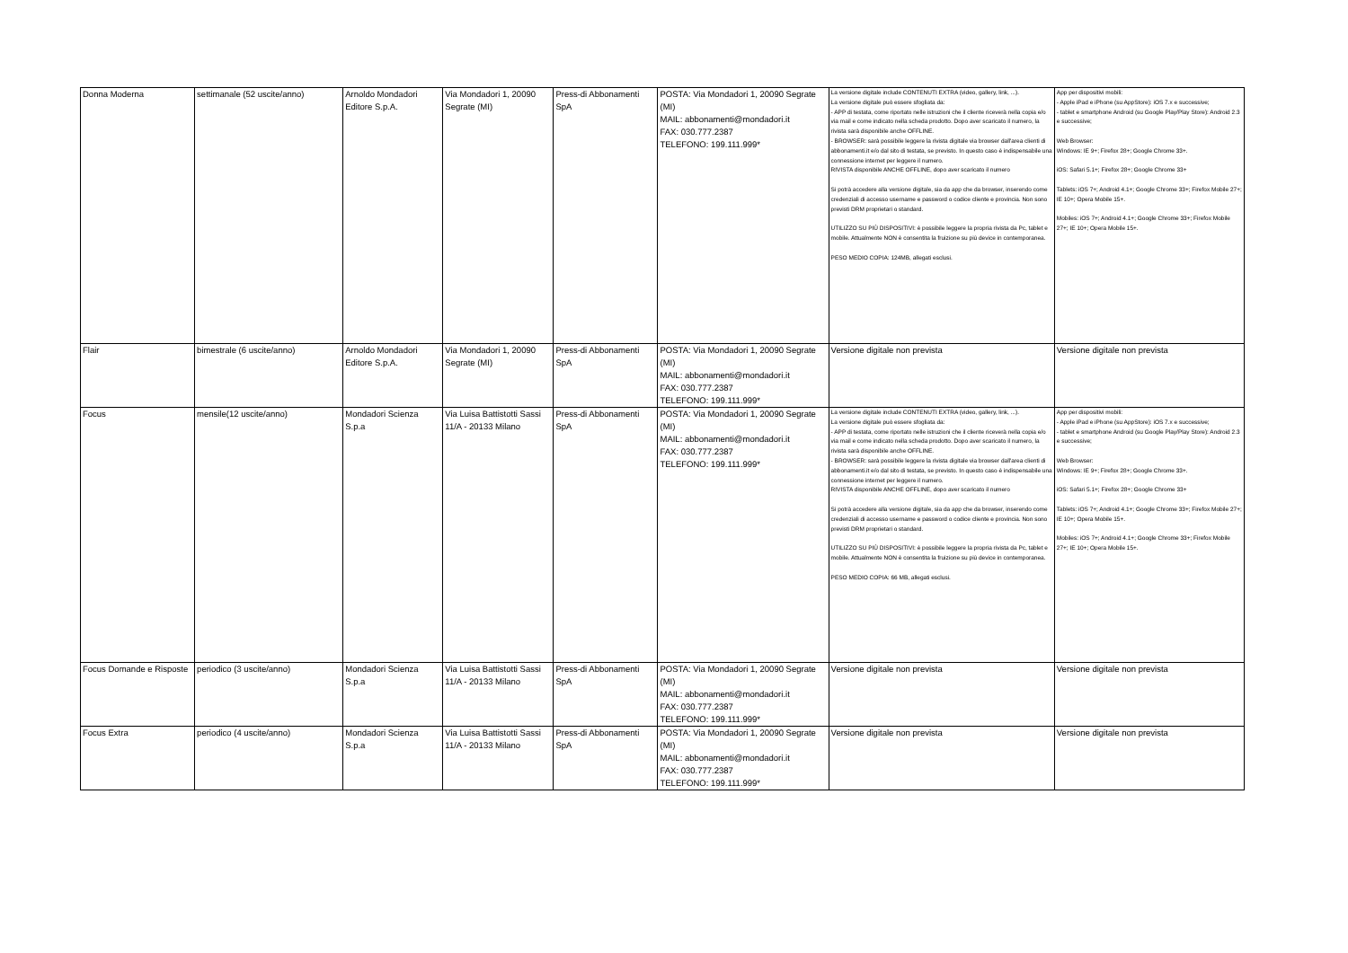| Donna Moderna | settimanale (52 uscite/anno) | Arnoldo Mondadori Editore S.p.A. | Via Mondadori 1, 20090 Segrate (MI) | Press-di Abbonamenti SpA | POSTA: Via Mondadori 1, 20090 Segrate (MI) MAIL: abbonamenti@mondadori.it FAX: 030.777.2387 TELEFONO: 199.111.999* | La versione digitale include CONTENUTI EXTRA (video, gallery, link, ...). La versione digitale può essere sfogliata da: - APP di testata, come riportato nelle istruzioni che il cliente riceverà nella copia e/o via mail e come indicato nella scheda prodotto. Dopo aver scaricato il numero, la rivista sarà disponibile anche OFFLINE. - BROWSER: sarà possibile leggere la rivista digitale via browser dall'area clienti di abbonamenti.it e/o dal sito di testata, se previsto. In questo caso è indispensabile una connessione internet per leggere il numero. RIVISTA disponibile ANCHE OFFLINE, dopo aver scaricato il numero Si potrà accedere alla versione digitale, sia da app che da browser, inserendo come credenziali di accesso username e password o codice cliente e provincia. Non sono previsti DRM proprietari o standard. UTILIZZO SU PIÙ DISPOSITIVI: è possibile leggere la propria rivista da Pc, tablet e mobile. Attualmente NON è consentita la fruizione su più device in contemporanea. PESO MEDIO COPIA: 124MB, allegati esclusi. | App per dispositivi mobili: - Apple iPad e iPhone (su AppStore): iOS 7.x e successive; - tablet e smartphone Android (su Google Play/Play Store): Android 2.3 e successive; Web Browser: Windows: IE 9+; Firefox 28+; Google Chrome 33+. iOS: Safari 5.1+; Firefox 28+; Google Chrome 33+ Tablets: iOS 7+; Android 4.1+; Google Chrome 33+; Firefox Mobile 27+; IE 10+; Opera Mobile 15+. Mobiles: iOS 7+; Android 4.1+; Google Chrome 33+; Firefox Mobile 27+; IE 10+; Opera Mobile 15+. |
| Flair | bimestrale (6 uscite/anno) | Arnoldo Mondadori Editore S.p.A. | Via Mondadori 1, 20090 Segrate (MI) | Press-di Abbonamenti SpA | POSTA: Via Mondadori 1, 20090 Segrate (MI) MAIL: abbonamenti@mondadori.it FAX: 030.777.2387 TELEFONO: 199.111.999* | Versione digitale non prevista | Versione digitale non prevista |
| Focus | mensile(12 uscite/anno) | Mondadori Scienza S.p.a | Via Luisa Battistotti Sassi 11/A - 20133 Milano | Press-di Abbonamenti SpA | POSTA: Via Mondadori 1, 20090 Segrate (MI) MAIL: abbonamenti@mondadori.it FAX: 030.777.2387 TELEFONO: 199.111.999* | La versione digitale include CONTENUTI EXTRA (video, gallery, link, ...). La versione digitale può essere sfogliata da: - APP di testata, come riportato nelle istruzioni che il cliente riceverà nella copia e/o via mail e come indicato nella scheda prodotto. Dopo aver scaricato il numero, la rivista sarà disponibile anche OFFLINE. - BROWSER: sarà possibile leggere la rivista digitale via browser dall'area clienti di abbonamenti.it e/o dal sito di testata, se previsto. In questo caso è indispensabile una connessione internet per leggere il numero. RIVISTA disponibile ANCHE OFFLINE, dopo aver scaricato il numero Si potrà accedere alla versione digitale, sia da app che da browser, inserendo come credenziali di accesso username e password o codice cliente e provincia. Non sono previsti DRM proprietari o standard. UTILIZZO SU PIÙ DISPOSITIVI: è possibile leggere la propria rivista da Pc, tablet e mobile. Attualmente NON è consentita la fruizione su più device in contemporanea. PESO MEDIO COPIA: 66 MB, allegati esclusi. | App per dispositivi mobili: - Apple iPad e iPhone (su AppStore): iOS 7.x e successive; - tablet e smartphone Android (su Google Play/Play Store): Android 2.3 e successive; Web Browser: Windows: IE 9+; Firefox 28+; Google Chrome 33+. iOS: Safari 5.1+; Firefox 28+; Google Chrome 33+ Tablets: iOS 7+; Android 4.1+; Google Chrome 33+; Firefox Mobile 27+; IE 10+; Opera Mobile 15+. Mobiles: iOS 7+; Android 4.1+; Google Chrome 33+; Firefox Mobile 27+; IE 10+; Opera Mobile 15+. |
| Focus Domande e Risposte | periodico (3 uscite/anno) | Mondadori Scienza S.p.a | Via Luisa Battistotti Sassi 11/A - 20133 Milano | Press-di Abbonamenti SpA | POSTA: Via Mondadori 1, 20090 Segrate (MI) MAIL: abbonamenti@mondadori.it FAX: 030.777.2387 TELEFONO: 199.111.999* | Versione digitale non prevista | Versione digitale non prevista |
| Focus Extra | periodico (4 uscite/anno) | Mondadori Scienza S.p.a | Via Luisa Battistotti Sassi 11/A - 20133 Milano | Press-di Abbonamenti SpA | POSTA: Via Mondadori 1, 20090 Segrate (MI) MAIL: abbonamenti@mondadori.it FAX: 030.777.2387 TELEFONO: 199.111.999* | Versione digitale non prevista | Versione digitale non prevista |